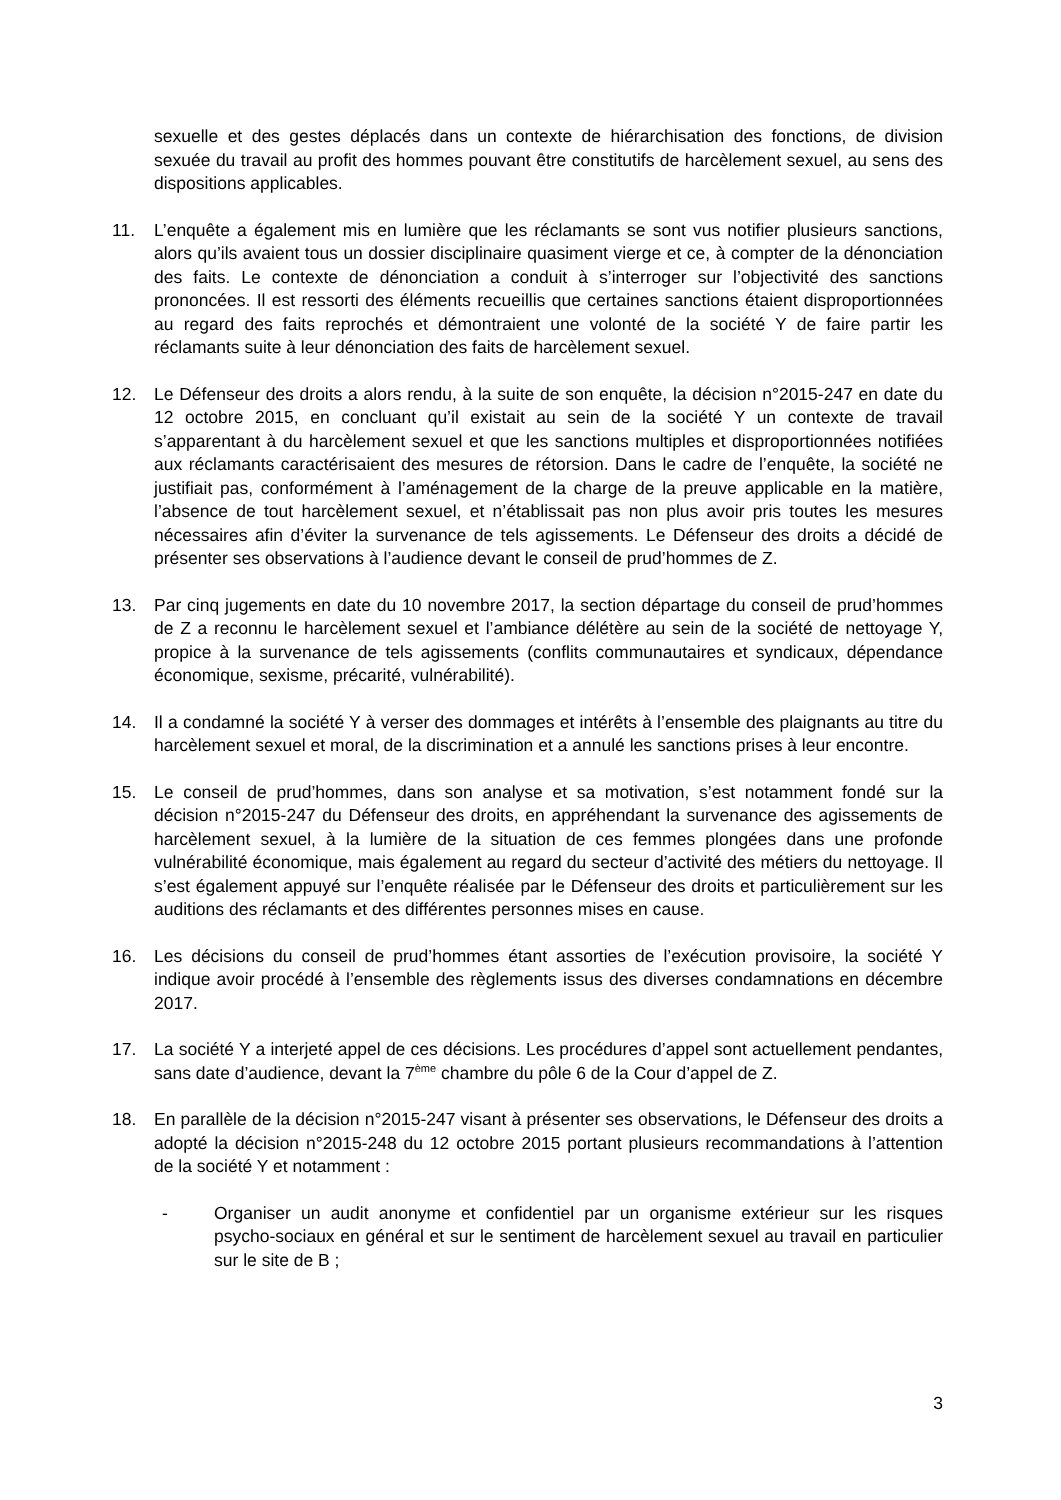sexuelle et des gestes déplacés dans un contexte de hiérarchisation des fonctions, de division sexuée du travail au profit des hommes pouvant être constitutifs de harcèlement sexuel, au sens des dispositions applicables.
11. L’enquête a également mis en lumière que les réclamants se sont vus notifier plusieurs sanctions, alors qu’ils avaient tous un dossier disciplinaire quasiment vierge et ce, à compter de la dénonciation des faits. Le contexte de dénonciation a conduit à s’interroger sur l’objectivité des sanctions prononcées. Il est ressorti des éléments recueillis que certaines sanctions étaient disproportionnées au regard des faits reprochés et démontraient une volonté de la société Y de faire partir les réclamants suite à leur dénonciation des faits de harcèlement sexuel.
12. Le Défenseur des droits a alors rendu, à la suite de son enquête, la décision n°2015-247 en date du 12 octobre 2015, en concluant qu’il existait au sein de la société Y un contexte de travail s’apparentant à du harcèlement sexuel et que les sanctions multiples et disproportionnées notifiées aux réclamants caractérisaient des mesures de rétorsion. Dans le cadre de l’enquête, la société ne justifiait pas, conformément à l’aménagement de la charge de la preuve applicable en la matière, l’absence de tout harcèlement sexuel, et n’établissait pas non plus avoir pris toutes les mesures nécessaires afin d’éviter la survenance de tels agissements. Le Défenseur des droits a décidé de présenter ses observations à l’audience devant le conseil de prud’hommes de Z.
13. Par cinq jugements en date du 10 novembre 2017, la section départage du conseil de prud’hommes de Z a reconnu le harcèlement sexuel et l’ambiance délétère au sein de la société de nettoyage Y, propice à la survenance de tels agissements (conflits communautaires et syndicaux, dépendance économique, sexisme, précarité, vulnérabilité).
14. Il a condamné la société Y à verser des dommages et intérêts à l’ensemble des plaignants au titre du harcèlement sexuel et moral, de la discrimination et a annulé les sanctions prises à leur encontre.
15. Le conseil de prud’hommes, dans son analyse et sa motivation, s’est notamment fondé sur la décision n°2015-247 du Défenseur des droits, en appréhendant la survenance des agissements de harcèlement sexuel, à la lumière de la situation de ces femmes plongées dans une profonde vulnérabilité économique, mais également au regard du secteur d’activité des métiers du nettoyage. Il s’est également appuyé sur l’enquête réalisée par le Défenseur des droits et particulièrement sur les auditions des réclamants et des différentes personnes mises en cause.
16. Les décisions du conseil de prud’hommes étant assorties de l’exécution provisoire, la société Y indique avoir procédé à l’ensemble des règlements issus des diverses condamnations en décembre 2017.
17. La société Y a interjeté appel de ces décisions. Les procédures d’appel sont actuellement pendantes, sans date d’audience, devant la 7<sup>ème</sup> chambre du pôle 6 de la Cour d’appel de Z.
18. En parallèle de la décision n°2015-247 visant à présenter ses observations, le Défenseur des droits a adopté la décision n°2015-248 du 12 octobre 2015 portant plusieurs recommandations à l’attention de la société Y et notamment :
- Organiser un audit anonyme et confidentiel par un organisme extérieur sur les risques psycho-sociaux en général et sur le sentiment de harcèlement sexuel au travail en particulier sur le site de B ;
3